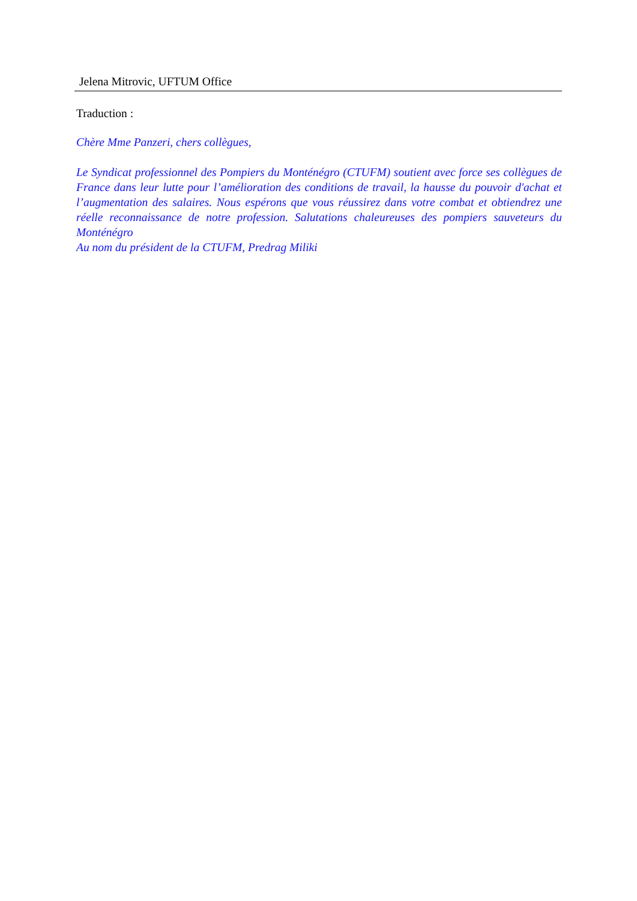Jelena Mitrovic, UFTUM Office
Traduction :
Chère Mme Panzeri, chers collègues,
Le Syndicat professionnel des Pompiers du Monténégro (CTUFM) soutient avec force ses collègues de France dans leur lutte pour l’amélioration des conditions de travail, la hausse du pouvoir d'achat et l’augmentation des salaires. Nous espérons que vous réussirez dans votre combat et obtiendrez une réelle reconnaissance de notre profession. Salutations chaleureuses des pompiers sauveteurs du Monténégro
Au nom du président de la CTUFM, Predrag Miliki